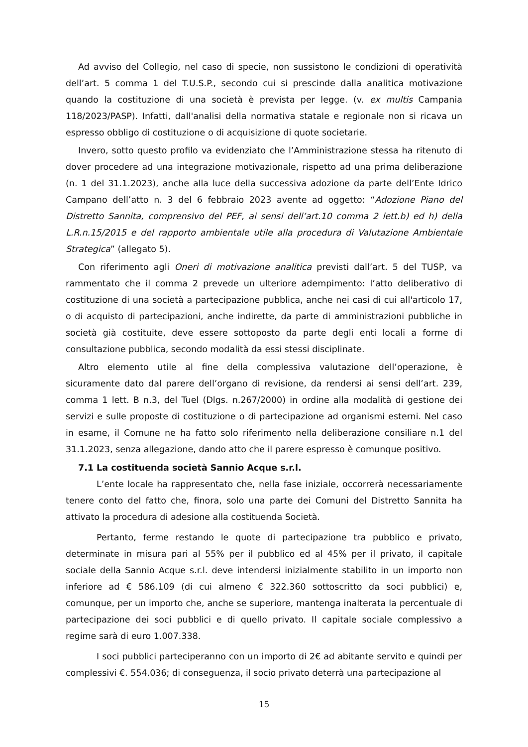Ad avviso del Collegio, nel caso di specie, non sussistono le condizioni di operatività dell’art. 5 comma 1 del T.U.S.P., secondo cui si prescinde dalla analitica motivazione quando la costituzione di una società è prevista per legge. (v. ex multis Campania 118/2023/PASP). Infatti, dall'analisi della normativa statale e regionale non si ricava un espresso obbligo di costituzione o di acquisizione di quote societarie.
Invero, sotto questo profilo va evidenziato che l’Amministrazione stessa ha ritenuto di dover procedere ad una integrazione motivazionale, rispetto ad una prima deliberazione (n. 1 del 31.1.2023), anche alla luce della successiva adozione da parte dell’Ente Idrico Campano dell’atto n. 3 del 6 febbraio 2023 avente ad oggetto: “Adozione Piano del Distretto Sannita, comprensivo del PEF, ai sensi dell’art.10 comma 2 lett.b) ed h) della L.R.n.15/2015 e del rapporto ambientale utile alla procedura di Valutazione Ambientale Strategica” (allegato 5).
Con riferimento agli Oneri di motivazione analitica previsti dall’art. 5 del TUSP, va rammentato che il comma 2 prevede un ulteriore adempimento: l’atto deliberativo di costituzione di una società a partecipazione pubblica, anche nei casi di cui all'articolo 17, o di acquisto di partecipazioni, anche indirette, da parte di amministrazioni pubbliche in società già costituite, deve essere sottoposto da parte degli enti locali a forme di consultazione pubblica, secondo modalità da essi stessi disciplinate.
Altro elemento utile al fine della complessiva valutazione dell’operazione, è sicuramente dato dal parere dell’organo di revisione, da rendersi ai sensi dell’art. 239, comma 1 lett. B n.3, del Tuel (Dlgs. n.267/2000) in ordine alla modalità di gestione dei servizi e sulle proposte di costituzione o di partecipazione ad organismi esterni. Nel caso in esame, il Comune ne ha fatto solo riferimento nella deliberazione consiliare n.1 del 31.1.2023, senza allegazione, dando atto che il parere espresso è comunque positivo.
7.1 La costituenda società Sannio Acque s.r.l.
L’ente locale ha rappresentato che, nella fase iniziale, occorrerà necessariamente tenere conto del fatto che, finora, solo una parte dei Comuni del Distretto Sannita ha attivato la procedura di adesione alla costituenda Società.
Pertanto, ferme restando le quote di partecipazione tra pubblico e privato, determinate in misura pari al 55% per il pubblico ed al 45% per il privato, il capitale sociale della Sannio Acque s.r.l. deve intendersi inizialmente stabilito in un importo non inferiore ad € 586.109 (di cui almeno € 322.360 sottoscritto da soci pubblici) e, comunque, per un importo che, anche se superiore, mantenga inalterata la percentuale di partecipazione dei soci pubblici e di quello privato. Il capitale sociale complessivo a regime sarà di euro 1.007.338.
I soci pubblici parteciperanno con un importo di 2€ ad abitante servito e quindi per complessivi €. 554.036; di conseguenza, il socio privato deterrà una partecipazione al
15